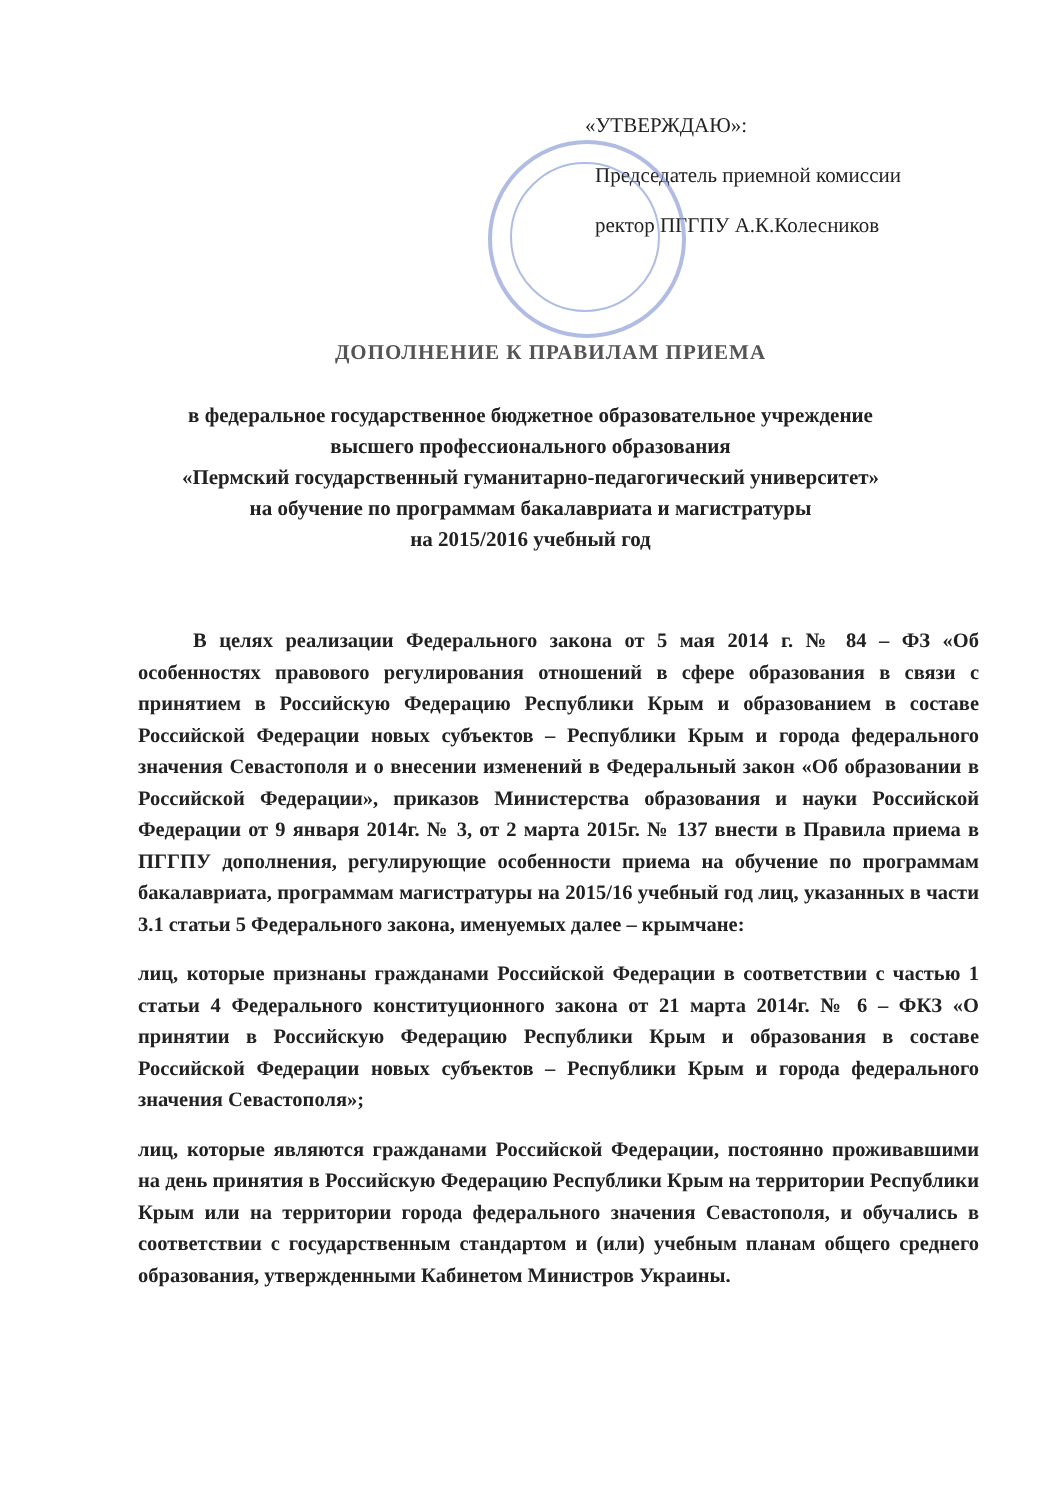«УТВЕРЖДАЮ»:
Председатель приемной комиссии
ректор ПГГПУ А.К.Колесников
ДОПОЛНЕНИЕ К ПРАВИЛАМ ПРИЕМА
в федеральное государственное бюджетное образовательное учреждение
высшего профессионального образования
«Пермский государственный гуманитарно-педагогический университет»
на обучение по программам бакалавриата и магистратуры
на 2015/2016 учебный год
В целях реализации Федерального закона от 5 мая 2014 г. № 84 – ФЗ «Об особенностях правового регулирования отношений в сфере образования в связи с принятием в Российскую Федерацию Республики Крым и образованием в составе Российской Федерации новых субъектов – Республики Крым и города федерального значения Севастополя и о внесении изменений в Федеральный закон «Об образовании в Российской Федерации», приказов Министерства образования и науки Российской Федерации от 9 января 2014г. № 3, от 2 марта 2015г. № 137 внести в Правила приема в ПГГПУ дополнения, регулирующие особенности приема на обучение по программам бакалавриата, программам магистратуры на 2015/16 учебный год лиц, указанных в части 3.1 статьи 5 Федерального закона, именуемых далее – крымчане:
лиц, которые признаны гражданами Российской Федерации в соответствии с частью 1 статьи 4 Федерального конституционного закона от 21 марта 2014г. № 6 – ФКЗ «О принятии в Российскую Федерацию Республики Крым и образования в составе Российской Федерации новых субъектов – Республики Крым и города федерального значения Севастополя»;
лиц, которые являются гражданами Российской Федерации, постоянно проживавшими на день принятия в Российскую Федерацию Республики Крым на территории Республики Крым или на территории города федерального значения Севастополя, и обучались в соответствии с государственным стандартом и (или) учебным планам общего среднего образования, утвержденными Кабинетом Министров Украины.